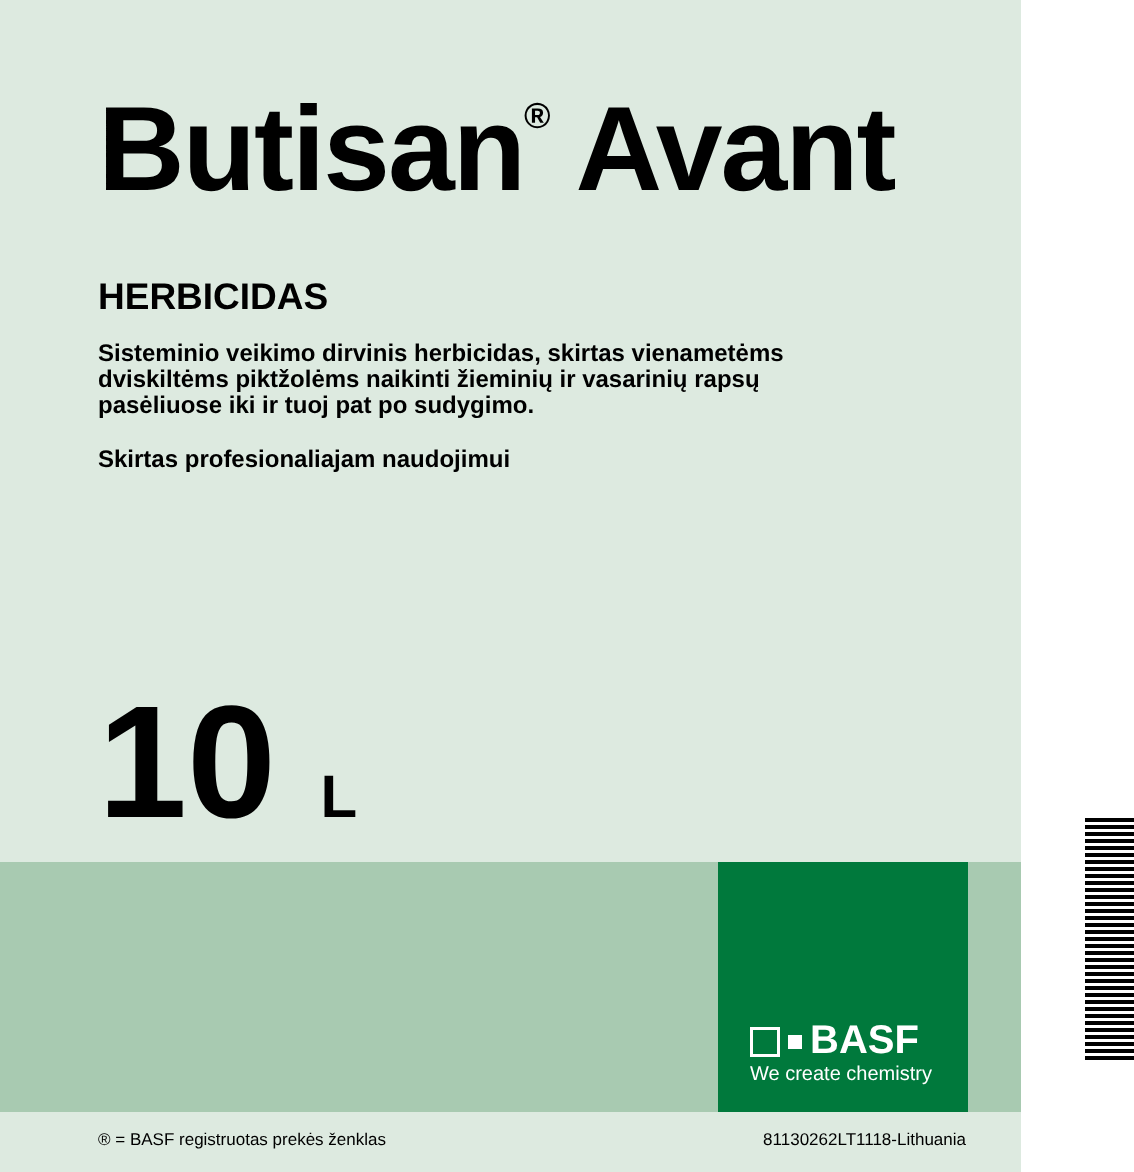BASF
We create chemistry
Butisan<sup>®</sup> Avant
HERBICIDAS
Sisteminio veikimo dirvinis herbicidas, skirtas vienametėms
dviskiltėms piktžolėms naikinti žieminių ir vasarinių rapsų
pasėliuose iki ir tuoj pat po sudygimo.
Skirtas profesionaliajam naudojimui
10 L
® = BASF registruotas prekės ženklas 81130262LT1118-Lithuania